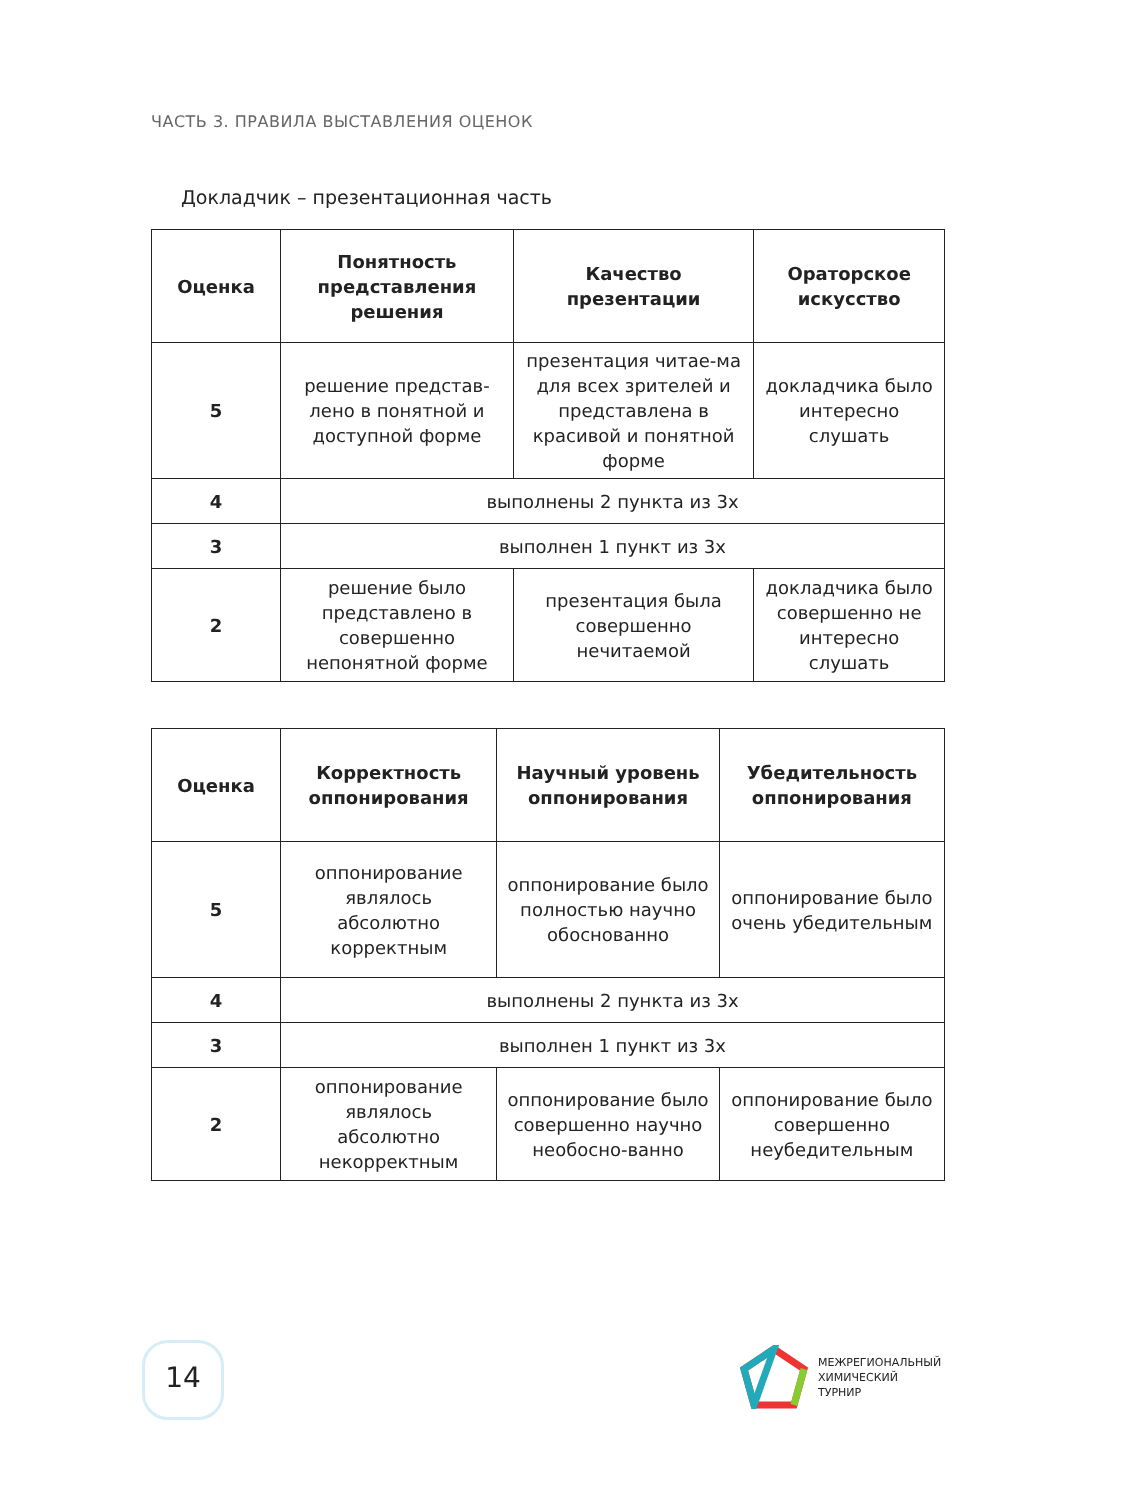ЧАСТЬ 3. ПРАВИЛА ВЫСТАВЛЕНИЯ ОЦЕНОК
Докладчик – презентационная часть
| Оценка | Понятность представления решения | Качество презентации | Ораторское искусство |
| --- | --- | --- | --- |
| 5 | решение представ-лено в понятной и доступной форме | презентация читае-ма для всех зрителей и представлена в красивой и понятной форме | докладчика было интересно слушать |
| 4 | выполнены 2 пункта из 3х | | |
| 3 | выполнен 1 пункт из 3х | | |
| 2 | решение было представлено в совершенно непонятной форме | презентация была совершенно нечитаемой | докладчика было совершенно не интересно слушать |
| Оценка | Корректность оппонирования | Научный уровень оппонирования | Убедительность оппонирования |
| --- | --- | --- | --- |
| 5 | оппонирование являлось абсолютно корректным | оппонирование было полностью научно обоснованно | оппонирование было очень убедительным |
| 4 | выполнены 2 пункта из 3х | | |
| 3 | выполнен 1 пункт из 3х | | |
| 2 | оппонирование являлось абсолютно некорректным | оппонирование было совершенно научно необосно-ванно | оппонирование было совершенно неубедительным |
14
МЕЖРЕГИОНАЛЬНЫЙ
ХИМИЧЕСКИЙ
ТУРНИР